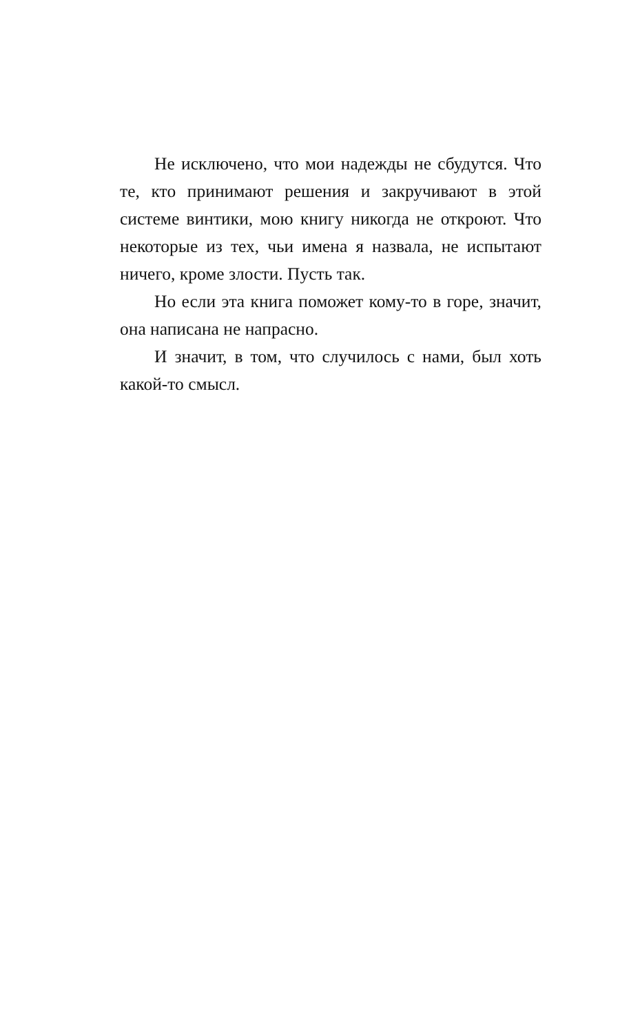Не исключено, что мои надежды не сбудутся. Что те, кто принимают решения и закручивают в этой системе винтики, мою книгу никогда не от­кроют. Что некоторые из тех, чьи имена я назвала, не испытают ничего, кроме злости. Пусть так.
Но если эта книга поможет кому-то в горе, зна­чит, она написана не напрасно.
И значит, в том, что случилось с нами, был хоть какой-то смысл.